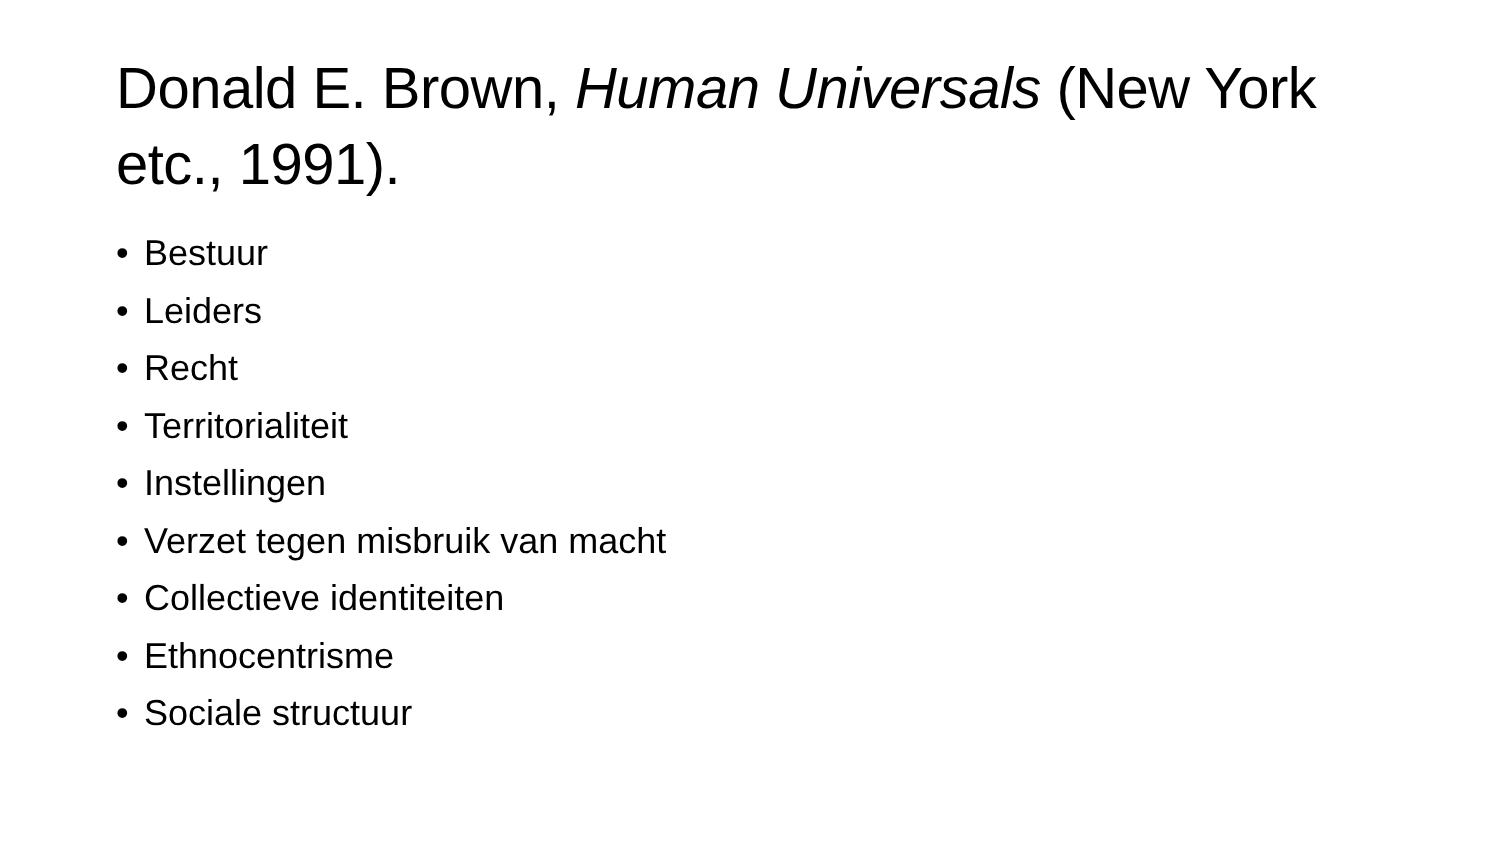Donald E. Brown, Human Universals (New York etc., 1991).
• Bestuur
• Leiders
• Recht
• Territorialiteit
• Instellingen
• Verzet tegen misbruik van macht
• Collectieve identiteiten
• Ethnocentrisme
• Sociale structuur